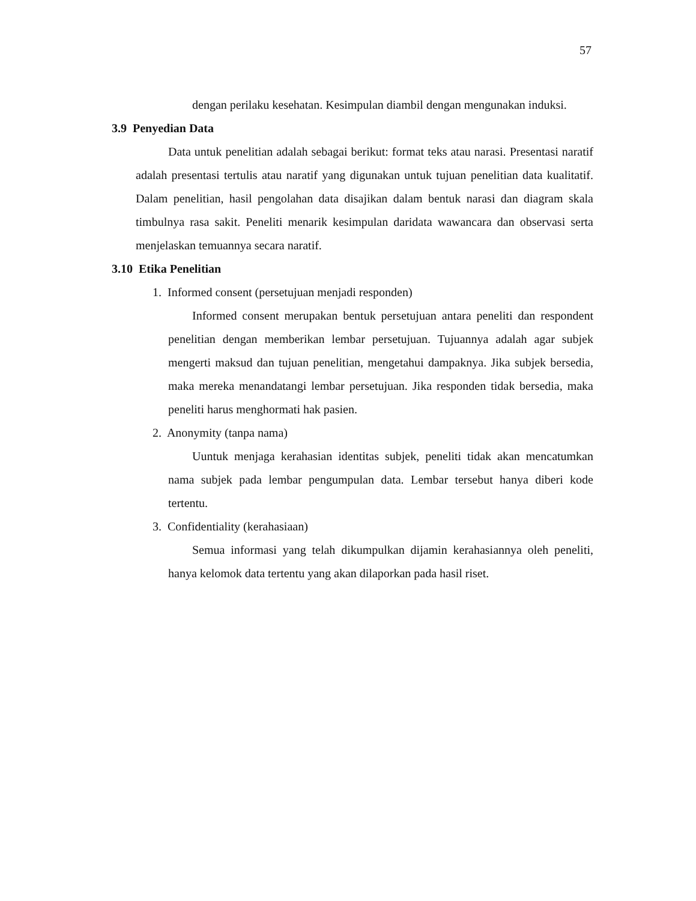57
dengan perilaku kesehatan. Kesimpulan diambil dengan mengunakan induksi.
3.9 Penyedian Data
Data untuk penelitian adalah sebagai berikut: format teks atau narasi. Presentasi naratif adalah presentasi tertulis atau naratif yang digunakan untuk tujuan penelitian data kualitatif. Dalam penelitian, hasil pengolahan data disajikan dalam bentuk narasi dan diagram skala timbulnya rasa sakit. Peneliti menarik kesimpulan daridata wawancara dan observasi serta menjelaskan temuannya secara naratif.
3.10 Etika Penelitian
1. Informed consent (persetujuan menjadi responden)
Informed consent merupakan bentuk persetujuan antara peneliti dan respondent penelitian dengan memberikan lembar persetujuan. Tujuannya adalah agar subjek mengerti maksud dan tujuan penelitian, mengetahui dampaknya. Jika subjek bersedia, maka mereka menandatangi lembar persetujuan. Jika responden tidak bersedia, maka peneliti harus menghormati hak pasien.
2. Anonymity (tanpa nama)
Uuntuk menjaga kerahasian identitas subjek, peneliti tidak akan mencatumkan nama subjek pada lembar pengumpulan data. Lembar tersebut hanya diberi kode tertentu.
3. Confidentiality (kerahasiaan)
Semua informasi yang telah dikumpulkan dijamin kerahasiannya oleh peneliti, hanya kelomok data tertentu yang akan dilaporkan pada hasil riset.